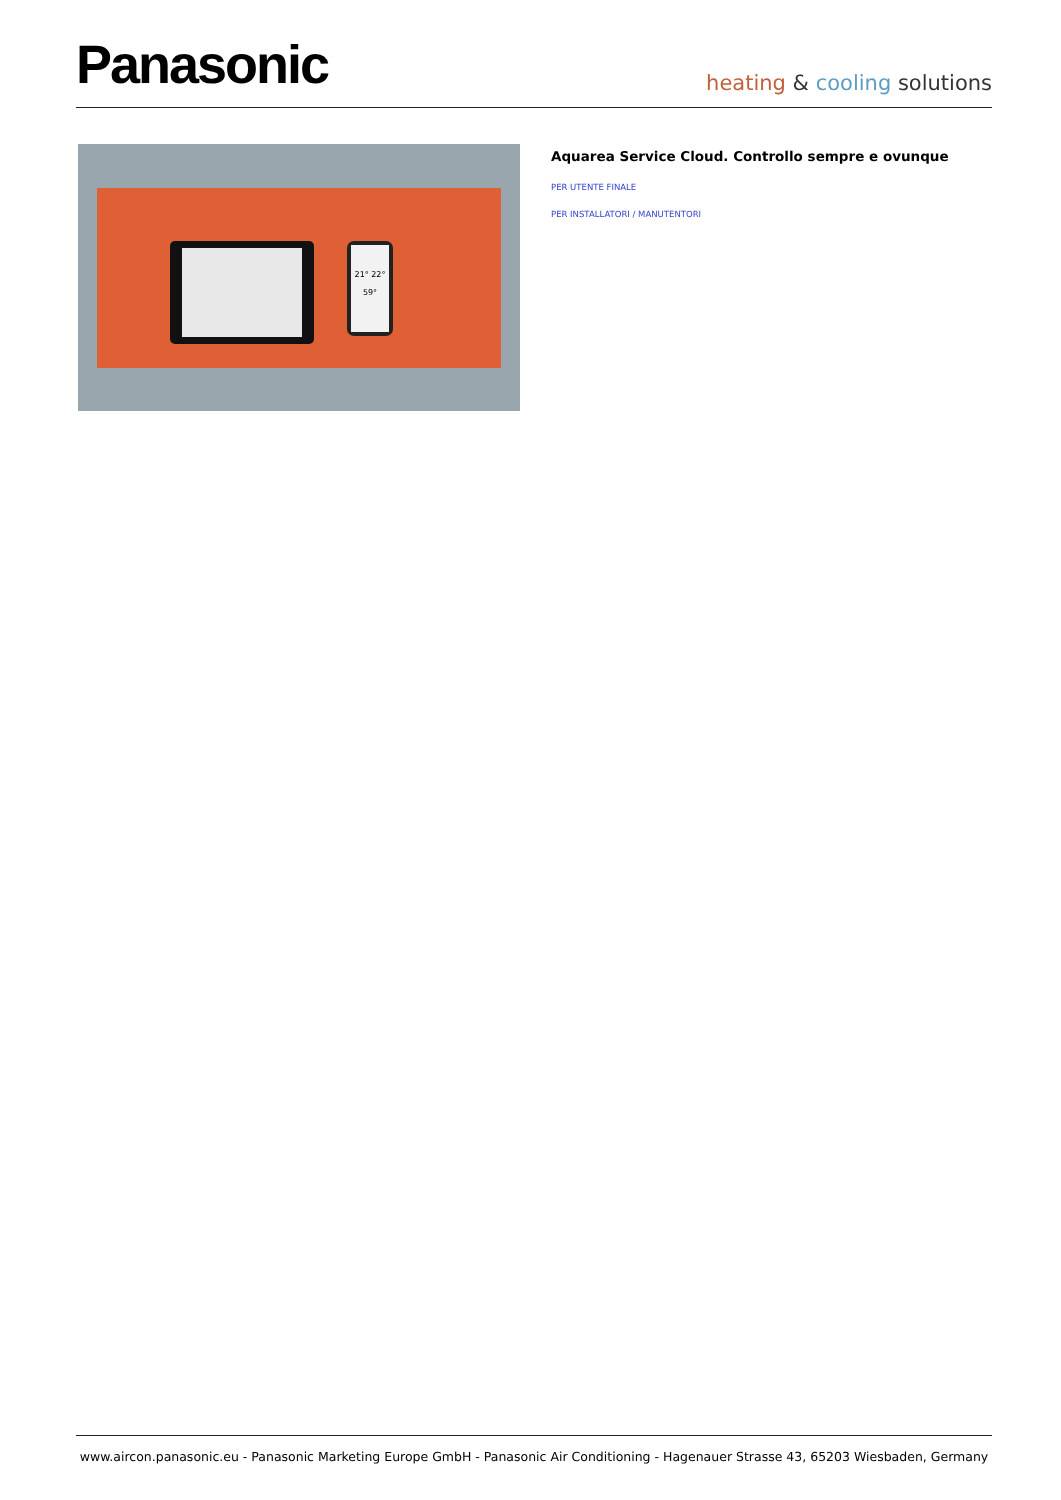Panasonic
heating & cooling solutions
21° 22°
59°
Aquarea Service Cloud. Controllo sempre e ovunque
PER UTENTE FINALE
PER INSTALLATORI / MANUTENTORI
www.aircon.panasonic.eu - Panasonic Marketing Europe GmbH - Panasonic Air Conditioning - Hagenauer Strasse 43, 65203 Wiesbaden, Germany